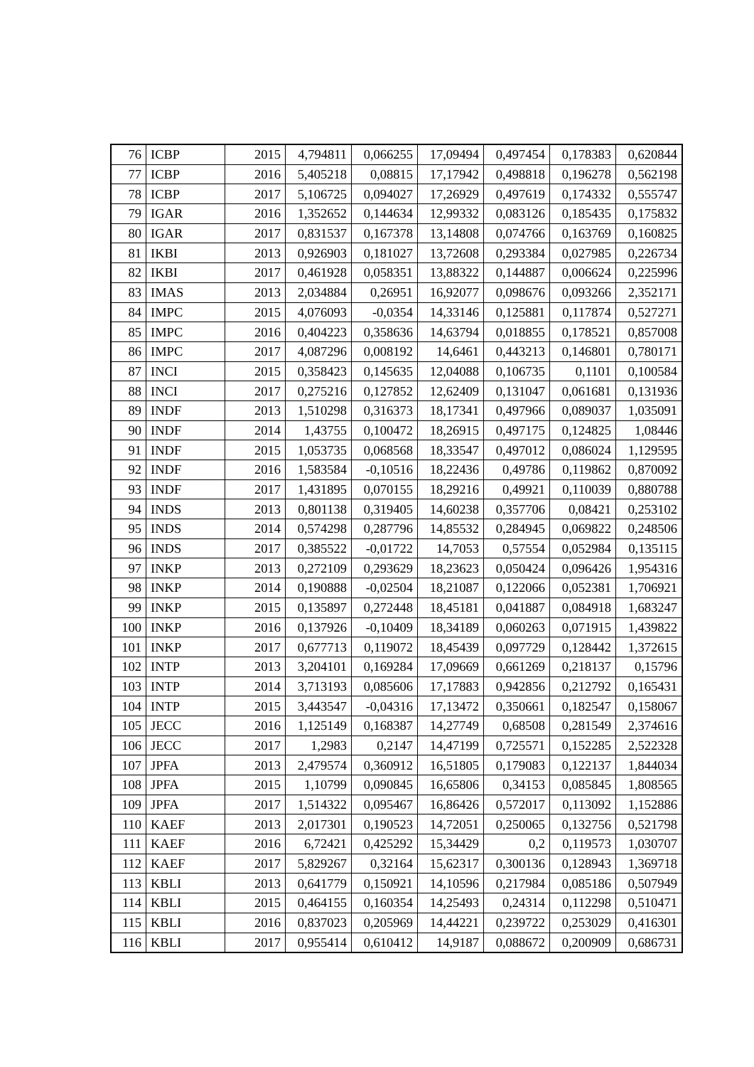| 76 | ICBP | 2015 | 4,794811 | 0,066255 | 17,09494 | 0,497454 | 0,178383 | 0,620844 |
| 77 | ICBP | 2016 | 5,405218 | 0,08815 | 17,17942 | 0,498818 | 0,196278 | 0,562198 |
| 78 | ICBP | 2017 | 5,106725 | 0,094027 | 17,26929 | 0,497619 | 0,174332 | 0,555747 |
| 79 | IGAR | 2016 | 1,352652 | 0,144634 | 12,99332 | 0,083126 | 0,185435 | 0,175832 |
| 80 | IGAR | 2017 | 0,831537 | 0,167378 | 13,14808 | 0,074766 | 0,163769 | 0,160825 |
| 81 | IKBI | 2013 | 0,926903 | 0,181027 | 13,72608 | 0,293384 | 0,027985 | 0,226734 |
| 82 | IKBI | 2017 | 0,461928 | 0,058351 | 13,88322 | 0,144887 | 0,006624 | 0,225996 |
| 83 | IMAS | 2013 | 2,034884 | 0,26951 | 16,92077 | 0,098676 | 0,093266 | 2,352171 |
| 84 | IMPC | 2015 | 4,076093 | -0,0354 | 14,33146 | 0,125881 | 0,117874 | 0,527271 |
| 85 | IMPC | 2016 | 0,404223 | 0,358636 | 14,63794 | 0,018855 | 0,178521 | 0,857008 |
| 86 | IMPC | 2017 | 4,087296 | 0,008192 | 14,6461 | 0,443213 | 0,146801 | 0,780171 |
| 87 | INCI | 2015 | 0,358423 | 0,145635 | 12,04088 | 0,106735 | 0,1101 | 0,100584 |
| 88 | INCI | 2017 | 0,275216 | 0,127852 | 12,62409 | 0,131047 | 0,061681 | 0,131936 |
| 89 | INDF | 2013 | 1,510298 | 0,316373 | 18,17341 | 0,497966 | 0,089037 | 1,035091 |
| 90 | INDF | 2014 | 1,43755 | 0,100472 | 18,26915 | 0,497175 | 0,124825 | 1,08446 |
| 91 | INDF | 2015 | 1,053735 | 0,068568 | 18,33547 | 0,497012 | 0,086024 | 1,129595 |
| 92 | INDF | 2016 | 1,583584 | -0,10516 | 18,22436 | 0,49786 | 0,119862 | 0,870092 |
| 93 | INDF | 2017 | 1,431895 | 0,070155 | 18,29216 | 0,49921 | 0,110039 | 0,880788 |
| 94 | INDS | 2013 | 0,801138 | 0,319405 | 14,60238 | 0,357706 | 0,08421 | 0,253102 |
| 95 | INDS | 2014 | 0,574298 | 0,287796 | 14,85532 | 0,284945 | 0,069822 | 0,248506 |
| 96 | INDS | 2017 | 0,385522 | -0,01722 | 14,7053 | 0,57554 | 0,052984 | 0,135115 |
| 97 | INKP | 2013 | 0,272109 | 0,293629 | 18,23623 | 0,050424 | 0,096426 | 1,954316 |
| 98 | INKP | 2014 | 0,190888 | -0,02504 | 18,21087 | 0,122066 | 0,052381 | 1,706921 |
| 99 | INKP | 2015 | 0,135897 | 0,272448 | 18,45181 | 0,041887 | 0,084918 | 1,683247 |
| 100 | INKP | 2016 | 0,137926 | -0,10409 | 18,34189 | 0,060263 | 0,071915 | 1,439822 |
| 101 | INKP | 2017 | 0,677713 | 0,119072 | 18,45439 | 0,097729 | 0,128442 | 1,372615 |
| 102 | INTP | 2013 | 3,204101 | 0,169284 | 17,09669 | 0,661269 | 0,218137 | 0,15796 |
| 103 | INTP | 2014 | 3,713193 | 0,085606 | 17,17883 | 0,942856 | 0,212792 | 0,165431 |
| 104 | INTP | 2015 | 3,443547 | -0,04316 | 17,13472 | 0,350661 | 0,182547 | 0,158067 |
| 105 | JECC | 2016 | 1,125149 | 0,168387 | 14,27749 | 0,68508 | 0,281549 | 2,374616 |
| 106 | JECC | 2017 | 1,2983 | 0,2147 | 14,47199 | 0,725571 | 0,152285 | 2,522328 |
| 107 | JPFA | 2013 | 2,479574 | 0,360912 | 16,51805 | 0,179083 | 0,122137 | 1,844034 |
| 108 | JPFA | 2015 | 1,10799 | 0,090845 | 16,65806 | 0,34153 | 0,085845 | 1,808565 |
| 109 | JPFA | 2017 | 1,514322 | 0,095467 | 16,86426 | 0,572017 | 0,113092 | 1,152886 |
| 110 | KAEF | 2013 | 2,017301 | 0,190523 | 14,72051 | 0,250065 | 0,132756 | 0,521798 |
| 111 | KAEF | 2016 | 6,72421 | 0,425292 | 15,34429 | 0,2 | 0,119573 | 1,030707 |
| 112 | KAEF | 2017 | 5,829267 | 0,32164 | 15,62317 | 0,300136 | 0,128943 | 1,369718 |
| 113 | KBLI | 2013 | 0,641779 | 0,150921 | 14,10596 | 0,217984 | 0,085186 | 0,507949 |
| 114 | KBLI | 2015 | 0,464155 | 0,160354 | 14,25493 | 0,24314 | 0,112298 | 0,510471 |
| 115 | KBLI | 2016 | 0,837023 | 0,205969 | 14,44221 | 0,239722 | 0,253029 | 0,416301 |
| 116 | KBLI | 2017 | 0,955414 | 0,610412 | 14,9187 | 0,088672 | 0,200909 | 0,686731 |